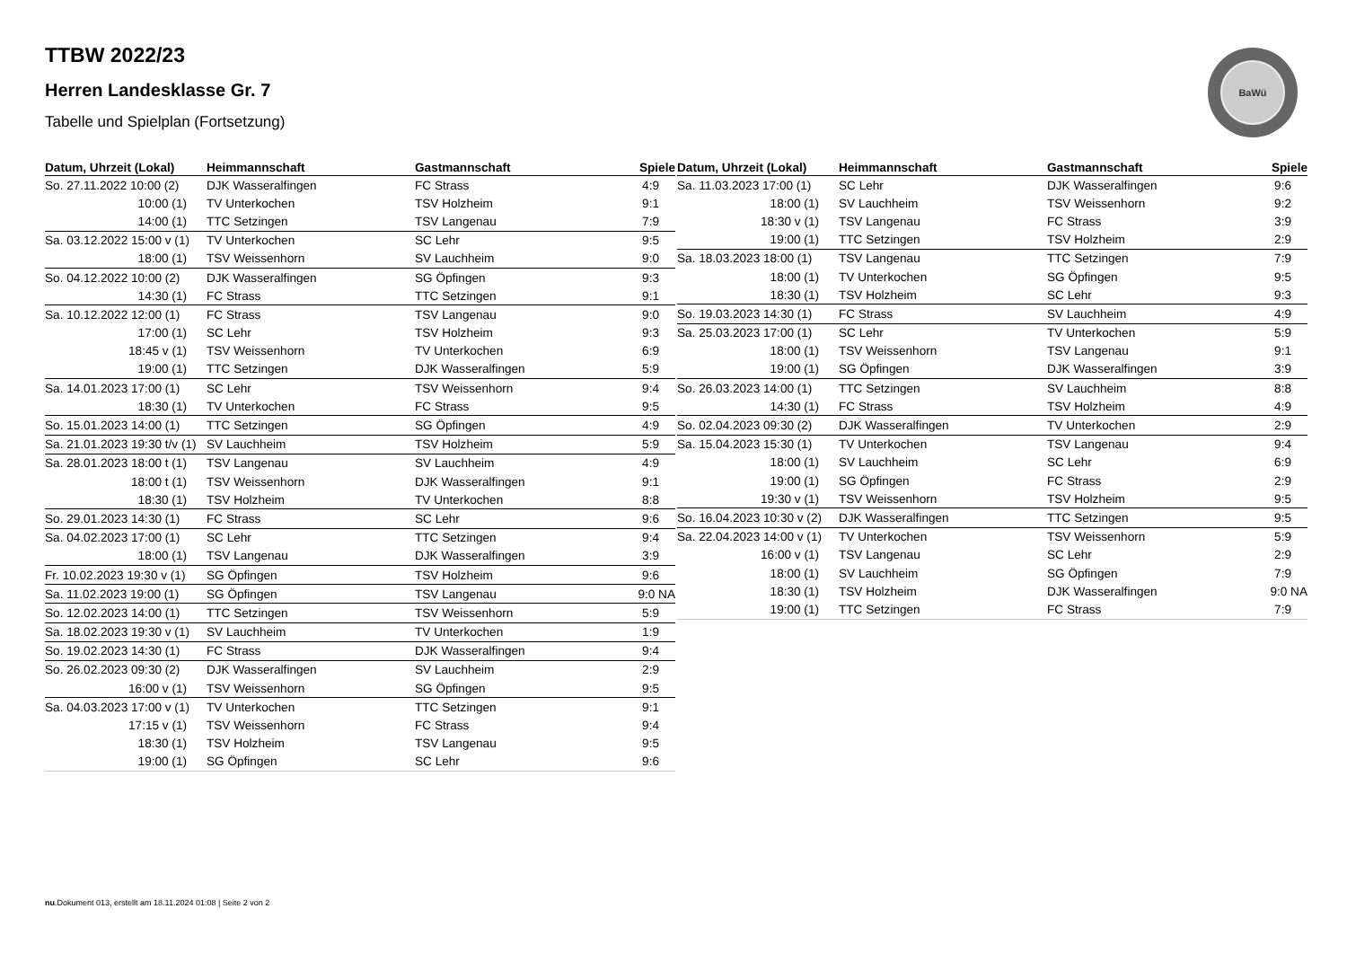TTBW 2022/23
Herren Landesklasse Gr. 7
Tabelle und Spielplan (Fortsetzung)
BaWü
| Datum, Uhrzeit (Lokal) | Heimmannschaft | Gastmannschaft | Spiele |
| --- | --- | --- | --- |
| So. 27.11.2022 10:00 (2) | DJK Wasseralfingen | FC Strass | 4:9 |
| 10:00 (1) | TV Unterkochen | TSV Holzheim | 9:1 |
| 14:00 (1) | TTC Setzingen | TSV Langenau | 7:9 |
| Sa. 03.12.2022 15:00 v (1) | TV Unterkochen | SC Lehr | 9:5 |
| 18:00 (1) | TSV Weissenhorn | SV Lauchheim | 9:0 |
| So. 04.12.2022 10:00 (2) | DJK Wasseralfingen | SG Öpfingen | 9:3 |
| 14:30 (1) | FC Strass | TTC Setzingen | 9:1 |
| Sa. 10.12.2022 12:00 (1) | FC Strass | TSV Langenau | 9:0 |
| 17:00 (1) | SC Lehr | TSV Holzheim | 9:3 |
| 18:45 v (1) | TSV Weissenhorn | TV Unterkochen | 6:9 |
| 19:00 (1) | TTC Setzingen | DJK Wasseralfingen | 5:9 |
| Sa. 14.01.2023 17:00 (1) | SC Lehr | TSV Weissenhorn | 9:4 |
| 18:30 (1) | TV Unterkochen | FC Strass | 9:5 |
| So. 15.01.2023 14:00 (1) | TTC Setzingen | SG Öpfingen | 4:9 |
| Sa. 21.01.2023 19:30 t/v (1) | SV Lauchheim | TSV Holzheim | 5:9 |
| Sa. 28.01.2023 18:00 t (1) | TSV Langenau | SV Lauchheim | 4:9 |
| 18:00 t (1) | TSV Weissenhorn | DJK Wasseralfingen | 9:1 |
| 18:30 (1) | TSV Holzheim | TV Unterkochen | 8:8 |
| So. 29.01.2023 14:30 (1) | FC Strass | SC Lehr | 9:6 |
| Sa. 04.02.2023 17:00 (1) | SC Lehr | TTC Setzingen | 9:4 |
| 18:00 (1) | TSV Langenau | DJK Wasseralfingen | 3:9 |
| Fr. 10.02.2023 19:30 v (1) | SG Öpfingen | TSV Holzheim | 9:6 |
| Sa. 11.02.2023 19:00 (1) | SG Öpfingen | TSV Langenau | 9:0 NA |
| So. 12.02.2023 14:00 (1) | TTC Setzingen | TSV Weissenhorn | 5:9 |
| Sa. 18.02.2023 19:30 v (1) | SV Lauchheim | TV Unterkochen | 1:9 |
| So. 19.02.2023 14:30 (1) | FC Strass | DJK Wasseralfingen | 9:4 |
| So. 26.02.2023 09:30 (2) | DJK Wasseralfingen | SV Lauchheim | 2:9 |
| 16:00 v (1) | TSV Weissenhorn | SG Öpfingen | 9:5 |
| Sa. 04.03.2023 17:00 v (1) | TV Unterkochen | TTC Setzingen | 9:1 |
| 17:15 v (1) | TSV Weissenhorn | FC Strass | 9:4 |
| 18:30 (1) | TSV Holzheim | TSV Langenau | 9:5 |
| 19:00 (1) | SG Öpfingen | SC Lehr | 9:6 |
| Datum, Uhrzeit (Lokal) | Heimmannschaft | Gastmannschaft | Spiele |
| --- | --- | --- | --- |
| Sa. 11.03.2023 17:00 (1) | SC Lehr | DJK Wasseralfingen | 9:6 |
| 18:00 (1) | SV Lauchheim | TSV Weissenhorn | 9:2 |
| 18:30 v (1) | TSV Langenau | FC Strass | 3:9 |
| 19:00 (1) | TTC Setzingen | TSV Holzheim | 2:9 |
| Sa. 18.03.2023 18:00 (1) | TSV Langenau | TTC Setzingen | 7:9 |
| 18:00 (1) | TV Unterkochen | SG Öpfingen | 9:5 |
| 18:30 (1) | TSV Holzheim | SC Lehr | 9:3 |
| So. 19.03.2023 14:30 (1) | FC Strass | SV Lauchheim | 4:9 |
| Sa. 25.03.2023 17:00 (1) | SC Lehr | TV Unterkochen | 5:9 |
| 18:00 (1) | TSV Weissenhorn | TSV Langenau | 9:1 |
| 19:00 (1) | SG Öpfingen | DJK Wasseralfingen | 3:9 |
| So. 26.03.2023 14:00 (1) | TTC Setzingen | SV Lauchheim | 8:8 |
| 14:30 (1) | FC Strass | TSV Holzheim | 4:9 |
| So. 02.04.2023 09:30 (2) | DJK Wasseralfingen | TV Unterkochen | 2:9 |
| Sa. 15.04.2023 15:30 (1) | TV Unterkochen | TSV Langenau | 9:4 |
| 18:00 (1) | SV Lauchheim | SC Lehr | 6:9 |
| 19:00 (1) | SG Öpfingen | FC Strass | 2:9 |
| 19:30 v (1) | TSV Weissenhorn | TSV Holzheim | 9:5 |
| So. 16.04.2023 10:30 v (2) | DJK Wasseralfingen | TTC Setzingen | 9:5 |
| Sa. 22.04.2023 14:00 v (1) | TV Unterkochen | TSV Weissenhorn | 5:9 |
| 16:00 v (1) | TSV Langenau | SC Lehr | 2:9 |
| 18:00 (1) | SV Lauchheim | SG Öpfingen | 7:9 |
| 18:30 (1) | TSV Holzheim | DJK Wasseralfingen | 9:0 NA |
| 19:00 (1) | TTC Setzingen | FC Strass | 7:9 |
nu.Dokument 013, erstellt am 18.11.2024 01:08 | Seite 2 von 2